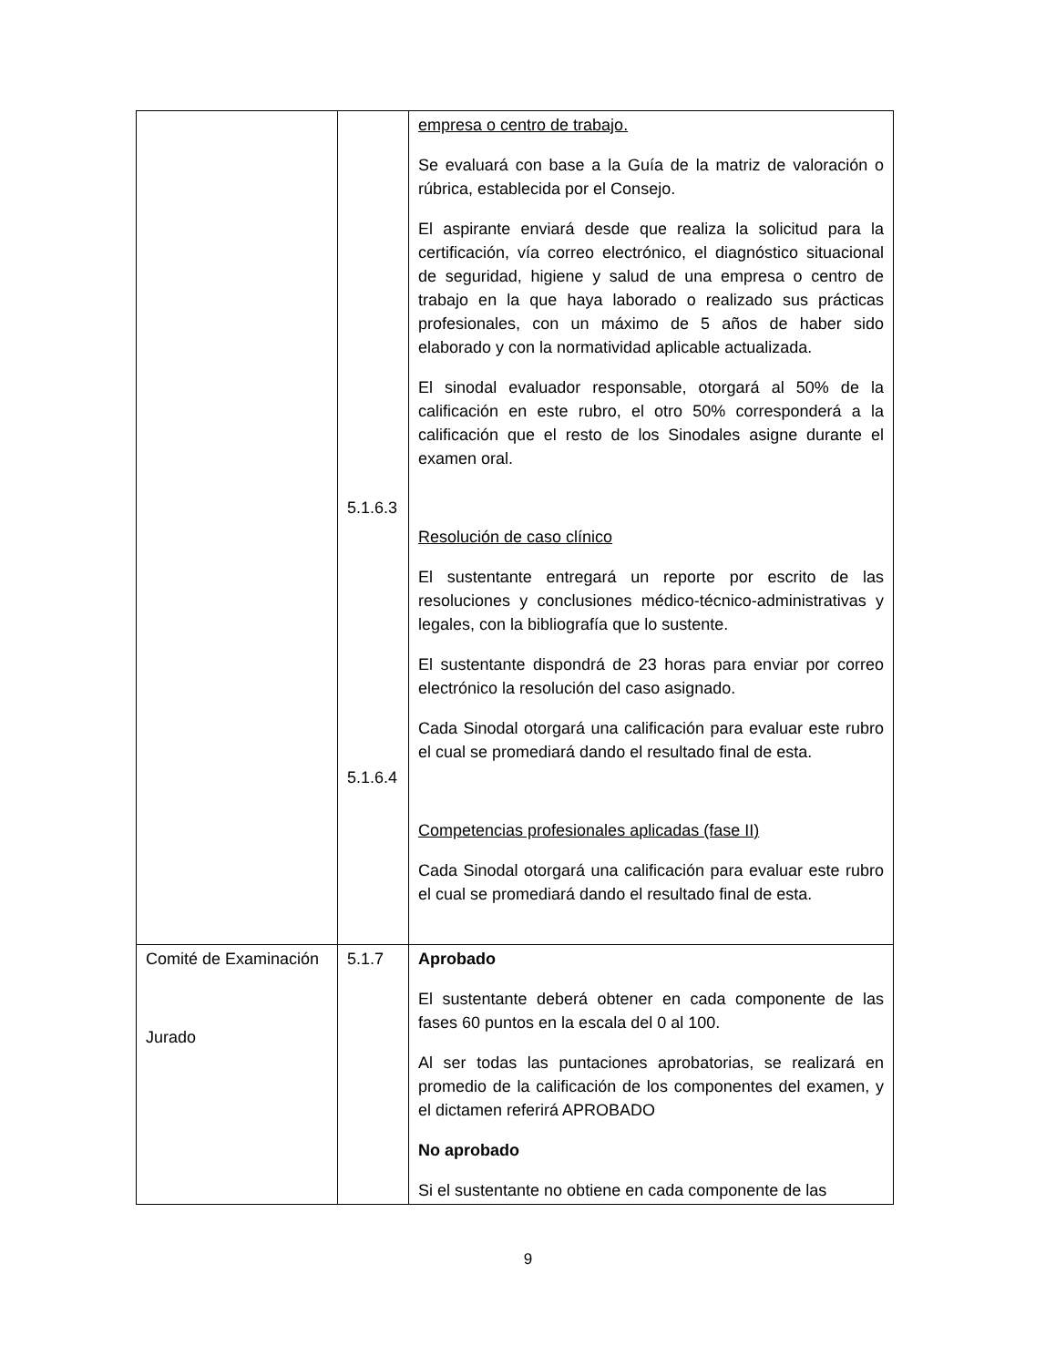| | 5.1.6.3 5.1.6.4 | empresa o centro de trabajo. Se evaluará con base a la Guía de la matriz de valoración o rúbrica, establecida por el Consejo. El aspirante enviará desde que realiza la solicitud para la certificación, vía correo electrónico, el diagnóstico situacional de seguridad, higiene y salud de una empresa o centro de trabajo en la que haya laborado o realizado sus prácticas profesionales, con un máximo de 5 años de haber sido elaborado y con la normatividad aplicable actualizada. El sinodal evaluador responsable, otorgará al 50% de la calificación en este rubro, el otro 50% corresponderá a la calificación que el resto de los Sinodales asigne durante el examen oral. Resolución de caso clínico El sustentante entregará un reporte por escrito de las resoluciones y conclusiones médico-técnico-administrativas y legales, con la bibliografía que lo sustente. El sustentante dispondrá de 23 horas para enviar por correo electrónico la resolución del caso asignado. Cada Sinodal otorgará una calificación para evaluar este rubro el cual se promediará dando el resultado final de esta. Competencias profesionales aplicadas (fase II) Cada Sinodal otorgará una calificación para evaluar este rubro el cual se promediará dando el resultado final de esta. |
| Comité de Examinación Jurado | 5.1.7 | Aprobado El sustentante deberá obtener en cada componente de las fases 60 puntos en la escala del 0 al 100. Al ser todas las puntaciones aprobatorias, se realizará en promedio de la calificación de los componentes del examen, y el dictamen referirá APROBADO No aprobado Si el sustentante no obtiene en cada componente de las |
9